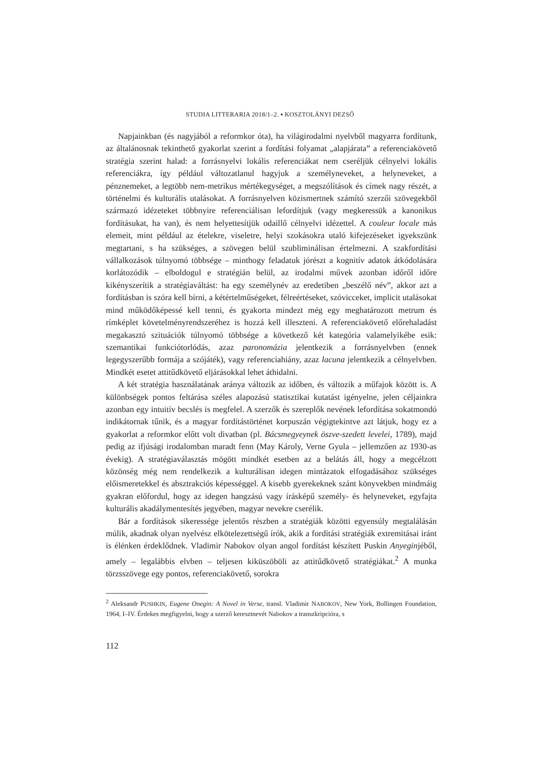STUDIA LITTERARIA 2018/1–2. ▪ KOSZTOLÁNYI DEZSŐ
Napjainkban (és nagyjából a reformkor óta), ha világirodalmi nyelvből magyarra fordítunk, az általánosnak tekinthető gyakorlat szerint a fordítási folyamat „alapjárata” a referenciakövető stratégia szerint halad: a forrásnyelvi lokális referenciákat nem cseréljük célnyelvi lokális referenciákra, így például változatlanul hagyjuk a személyneveket, a helyneveket, a pénznemeket, a legtöbb nem-metrikus mértékegységet, a megszólítások és címek nagy részét, a történelmi és kulturális utalásokat. A forrásnyelven közismertnek számító szerzői szövegekből származó idézeteket többnyire referenciálisan lefordítjuk (vagy megkeressük a kanonikus fordításukat, ha van), és nem helyettesítjük odaillő célnyelvi idézettel. A couleur locale más elemeit, mint például az ételekre, viseletre, helyi szokásokra utaló kifejezéseket igyekszünk megtartani, s ha szükséges, a szövegen belül szubliminálisan értelmezni. A szakfordítási vállalkozások túlnyomó többsége – minthogy feladatuk jórészt a kognitív adatok átkódolására korlátozódik – elboldogul e stratégián belül, az irodalmi művek azonban időről időre kikényszerítik a stratégiaváltást: ha egy személynév az eredetiben „beszélő név”, akkor azt a fordításban is szóra kell bírni, a kétértelműségeket, félreértéseket, szóvicceket, implicit utalásokat mind működőképessé kell tenni, és gyakorta mindezt még egy meghatározott metrum és rímképlet követelményrendszeréhez is hozzá kell illeszteni. A referenciakövető előrehaladást megakasztó szituációk túlnyomó többsége a következő két kategória valamelyikébe esik: szemantikai funkciótorlódás, azaz paronomázia jelentkezik a forrásnyelvben (ennek legegyszerűbb formája a szójáték), vagy referenciahiány, azaz lacuna jelentkezik a célnyelvben. Mindkét esetet attitűdkövető eljárásokkal lehet áthidalni.
A két stratégia használatának aránya változik az időben, és változik a műfajok között is. A különbségek pontos feltárása széles alapozású statisztikai kutatást igényelne, jelen céljainkra azonban egy intuitív becslés is megfelel. A szerzők és szereplők nevének lefordítása sokatmondó indikátornak tűnik, és a magyar fordítástörténet korpuszán végigtekintve azt látjuk, hogy ez a gyakorlat a reformkor előtt volt divatban (pl. Bácsmegyeynek öszve-szedett levelei, 1789), majd pedig az ifjúsági irodalomban maradt fenn (May Károly, Verne Gyula – jellemzően az 1930-as évekig). A stratégiaválasztás mögött mindkét esetben az a belátás áll, hogy a megcélzott közönség még nem rendelkezik a kulturálisan idegen mintázatok elfogadásához szükséges előismeretekkel és absztrakciós képességgel. A kisebb gyerekeknek szánt könyvekben mindmáig gyakran előfordul, hogy az idegen hangzású vagy írásképű személy- és helyneveket, egyfajta kulturális akadálymentesítés jegyében, magyar nevekre cserélik.
Bár a fordítások sikeressége jelentős részben a stratégiák közötti egyensúly megtalálásán múlik, akadnak olyan nyelvész elkötelezettségű írók, akik a fordítási stratégiák extremitásai iránt is élénken érdeklődnek. Vladimir Nabokov olyan angol fordítást készített Puskin Anyeginjéből, amely – legalábbis elvben – teljesen kiküszöböli az attitűdkövető stratégiákat.<sup>2</sup> A munka törzsszövege egy pontos, referenciakövető, sorokra
<sup>2</sup> Aleksandr PUSHKIN, Eugene Onegin: A Novel in Verse, transl. Vladimir NABOKOV, New York, Bollingen Foundation, 1964, I–IV. Érdekes megfigyelni, hogy a szerző keresztnevét Nabokov a transzkripcióra, s
112